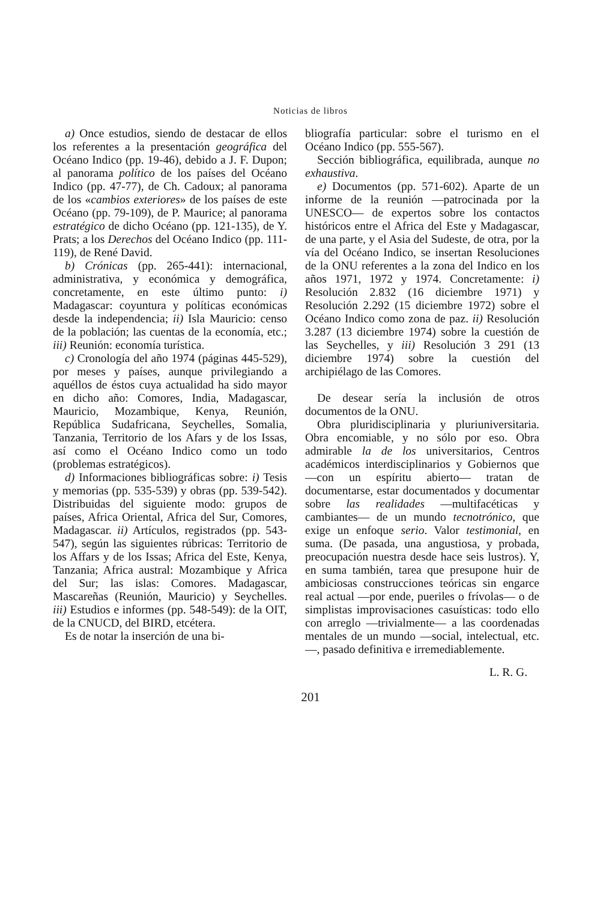Noticias de libros
a) Once estudios, siendo de destacar de ellos los referentes a la presentación geográfica del Océano Indico (pp. 19-46), debido a J. F. Dupon; al panorama político de los países del Océano Indico (pp. 47-77), de Ch. Cadoux; al panorama de los «cambios exteriores» de los países de este Océano (pp. 79-109), de P. Maurice; al panorama estratégico de dicho Océano (pp. 121-135), de Y. Prats; a los Derechos del Océano Indico (pp. 111-119), de René David.
b) Crónicas (pp. 265-441): internacional, administrativa, y económica y demográfica, concretamente, en este último punto: i) Madagascar: coyuntura y políticas económicas desde la independencia; ii) Isla Mauricio: censo de la población; las cuentas de la economía, etc.; iii) Reunión: economía turística.
c) Cronología del año 1974 (páginas 445-529), por meses y países, aunque privilegiando a aquéllos de éstos cuya actualidad ha sido mayor en dicho año: Comores, India, Madagascar, Mauricio, Mozambique, Kenya, Reunión, República Sudafricana, Seychelles, Somalia, Tanzania, Territorio de los Afars y de los Issas, así como el Océano Indico como un todo (problemas estratégicos).
d) Informaciones bibliográficas sobre: i) Tesis y memorias (pp. 535-539) y obras (pp. 539-542). Distribuidas del siguiente modo: grupos de países, Africa Oriental, Africa del Sur, Comores, Madagascar. ii) Artículos, registrados (pp. 543-547), según las siguientes rúbricas: Territorio de los Affars y de los Issas; Africa del Este, Kenya, Tanzania; Africa austral: Mozambique y Africa del Sur; las islas: Comores. Madagascar, Mascareñas (Reunión, Mauricio) y Seychelles. iii) Estudios e informes (pp. 548-549): de la OIT, de la CNUCD, del BIRD, etcétera.
Es de notar la inserción de una bi-
bliografía particular: sobre el turismo en el Océano Indico (pp. 555-567).
Sección bibliográfica, equilibrada, aunque no exhaustiva.
e) Documentos (pp. 571-602). Aparte de un informe de la reunión —patrocinada por la UNESCO— de expertos sobre los contactos históricos entre el Africa del Este y Madagascar, de una parte, y el Asia del Sudeste, de otra, por la vía del Océano Indico, se insertan Resoluciones de la ONU referentes a la zona del Indico en los años 1971, 1972 y 1974. Concretamente: i) Resolución 2.832 (16 diciembre 1971) y Resolución 2.292 (15 diciembre 1972) sobre el Océano Indico como zona de paz. ii) Resolución 3.287 (13 diciembre 1974) sobre la cuestión de las Seychelles, y iii) Resolución 3 291 (13 diciembre 1974) sobre la cuestión del archipiélago de las Comores.
De desear sería la inclusión de otros documentos de la ONU.
Obra pluridisciplinaria y pluriuniversitaria. Obra encomiable, y no sólo por eso. Obra admirable la de los universitarios, Centros académicos interdisciplinarios y Gobiernos que —con un espíritu abierto— tratan de documentarse, estar documentados y documentar sobre las realidades —multifacéticas y cambiantes— de un mundo tecnotrónico, que exige un enfoque serio. Valor testimonial, en suma. (De pasada, una angustiosa, y probada, preocupación nuestra desde hace seis lustros). Y, en suma también, tarea que presupone huir de ambiciosas construcciones teóricas sin engarce real actual —por ende, pueriles o frívolas— o de simplistas improvisaciones casuísticas: todo ello con arreglo —trivialmente— a las coordenadas mentales de un mundo —social, intelectual, etc.—, pasado definitiva e irremediablemente.
L. R. G.
201